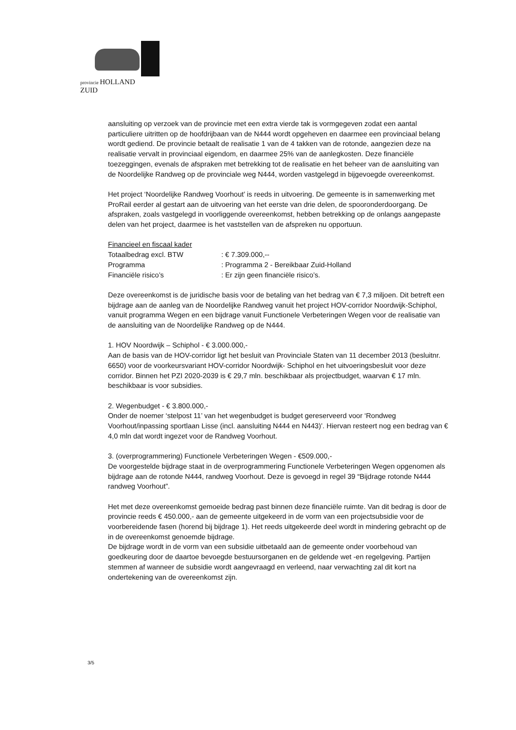provincie HOLLAND
ZUID
aansluiting op verzoek van de provincie met een extra vierde tak is vormgegeven zodat een aantal particuliere uitritten op de hoofdrijbaan van de N444 wordt opgeheven en daarmee een provinciaal belang wordt gediend. De provincie betaalt de realisatie 1 van de 4 takken van de rotonde, aangezien deze na realisatie vervalt in provinciaal eigendom, en daarmee 25% van de aanlegkosten. Deze financiële toezeggingen, evenals de afspraken met betrekking tot de realisatie en het beheer van de aansluiting van de Noordelijke Randweg op de provinciale weg N444, worden vastgelegd in bijgevoegde overeenkomst.
Het project ‘Noordelijke Randweg Voorhout’ is reeds in uitvoering. De gemeente is in samenwerking met ProRail eerder al gestart aan de uitvoering van het eerste van drie delen, de spooronderdoorgang. De afspraken, zoals vastgelegd in voorliggende overeenkomst, hebben betrekking op de onlangs aangepaste delen van het project, daarmee is het vaststellen van de afspreken nu opportuun.
Financieel en fiscaal kader
Totaalbedrag excl. BTW : € 7.309.000,--
Programma : Programma 2 - Bereikbaar Zuid-Holland
Financiële risico’s : Er zijn geen financiële risico’s.
Deze overeenkomst is de juridische basis voor de betaling van het bedrag van € 7,3 miljoen. Dit betreft een bijdrage aan de aanleg van de Noordelijke Randweg vanuit het project HOV-corridor Noordwijk-Schiphol, vanuit programma Wegen en een bijdrage vanuit Functionele Verbeteringen Wegen voor de realisatie van de aansluiting van de Noordelijke Randweg op de N444.
1. HOV Noordwijk – Schiphol - € 3.000.000,-
Aan de basis van de HOV-corridor ligt het besluit van Provinciale Staten van 11 december 2013 (besluitnr. 6650) voor de voorkeursvariant HOV-corridor Noordwijk- Schiphol en het uitvoeringsbesluit voor deze corridor. Binnen het PZI 2020-2039 is € 29,7 mln. beschikbaar als projectbudget, waarvan € 17 mln. beschikbaar is voor subsidies.
2. Wegenbudget - € 3.800.000,-
Onder de noemer ‘stelpost 11’ van het wegenbudget is budget gereserveerd voor ‘Rondweg Voorhout/inpassing sportlaan Lisse (incl. aansluiting N444 en N443)’. Hiervan resteert nog een bedrag van € 4,0 mln dat wordt ingezet voor de Randweg Voorhout.
3. (overprogrammering) Functionele Verbeteringen Wegen - €509.000,-
De voorgestelde bijdrage staat in de overprogrammering Functionele Verbeteringen Wegen opgenomen als bijdrage aan de rotonde N444, randweg Voorhout. Deze is gevoegd in regel 39 “Bijdrage rotonde N444 randweg Voorhout”.
Het met deze overeenkomst gemoeide bedrag past binnen deze financiële ruimte. Van dit bedrag is door de provincie reeds € 450.000,- aan de gemeente uitgekeerd in de vorm van een projectsubsidie voor de voorbereidende fasen (horend bij bijdrage 1). Het reeds uitgekeerde deel wordt in mindering gebracht op de in de overeenkomst genoemde bijdrage.
De bijdrage wordt in de vorm van een subsidie uitbetaald aan de gemeente onder voorbehoud van goedkeuring door de daartoe bevoegde bestuursorganen en de geldende wet -en regelgeving. Partijen stemmen af wanneer de subsidie wordt aangevraagd en verleend, naar verwachting zal dit kort na ondertekening van de overeenkomst zijn.
3/5